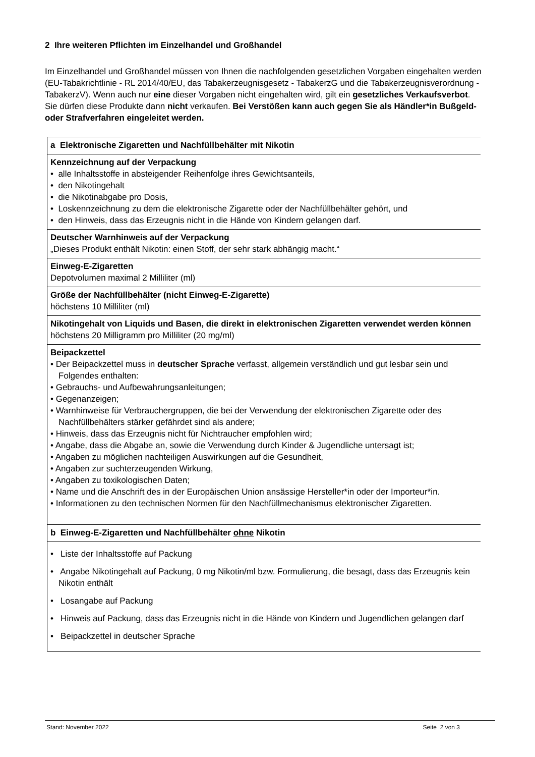2 Ihre weiteren Pflichten im Einzelhandel und Großhandel
Im Einzelhandel und Großhandel müssen von Ihnen die nachfolgenden gesetzlichen Vorgaben eingehalten werden (EU-Tabakrichtlinie - RL 2014/40/EU, das Tabakerzeugnisgesetz - TabakerzG und die Tabakerzeugnisverordnung - TabakerzV). Wenn auch nur eine dieser Vorgaben nicht eingehalten wird, gilt ein gesetzliches Verkaufsverbot. Sie dürfen diese Produkte dann nicht verkaufen. Bei Verstößen kann auch gegen Sie als Händler*in Bußgeld- oder Strafverfahren eingeleitet werden.
| a Elektronische Zigaretten und Nachfüllbehälter mit Nikotin |
| Kennzeichnung auf der Verpackung • alle Inhaltsstoffe in absteigender Reihenfolge ihres Gewichtsanteils, • den Nikotingehalt • die Nikotinabgabe pro Dosis, • Loskennzeichnung zu dem die elektronische Zigarette oder der Nachfüllbehälter gehört, und • den Hinweis, dass das Erzeugnis nicht in die Hände von Kindern gelangen darf. |
| Deutscher Warnhinweis auf der Verpackung „Dieses Produkt enthält Nikotin: einen Stoff, der sehr stark abhängig macht.“ |
| Einweg-E-Zigaretten Depotvolumen maximal 2 Milliliter (ml) |
| Größe der Nachfüllbehälter (nicht Einweg-E-Zigarette) höchstens 10 Milliliter (ml) |
| Nikotingehalt von Liquids und Basen, die direkt in elektronischen Zigaretten verwendet werden können höchstens 20 Milligramm pro Milliliter (20 mg/ml) |
| Beipackzettel • Der Beipackzettel muss in deutscher Sprache verfasst, allgemein verständlich und gut lesbar sein und Folgendes enthalten: • Gebrauchs- und Aufbewahrungsanleitungen; • Gegenanzeigen; • Warnhinweise für Verbrauchergruppen, die bei der Verwendung der elektronischen Zigarette oder des Nachfüllbehälters stärker gefährdet sind als andere; • Hinweis, dass das Erzeugnis nicht für Nichtraucher empfohlen wird; • Angabe, dass die Abgabe an, sowie die Verwendung durch Kinder & Jugendliche untersagt ist; • Angaben zu möglichen nachteiligen Auswirkungen auf die Gesundheit, • Angaben zur suchterzeugenden Wirkung, • Angaben zu toxikologischen Daten; • Name und die Anschrift des in der Europäischen Union ansässige Hersteller*in oder der Importeur*in. • Informationen zu den technischen Normen für den Nachfüllmechanismus elektronischer Zigaretten. |
| b Einweg-E-Zigaretten und Nachfüllbehälter ohne Nikotin |
| • Liste der Inhaltsstoffe auf Packung • Angabe Nikotingehalt auf Packung, 0 mg Nikotin/ml bzw. Formulierung, die besagt, dass das Erzeugnis kein Nikotin enthält • Losangabe auf Packung • Hinweis auf Packung, dass das Erzeugnis nicht in die Hände von Kindern und Jugendlichen gelangen darf • Beipackzettel in deutscher Sprache |
Stand: November 2022 Seite 2 von 3